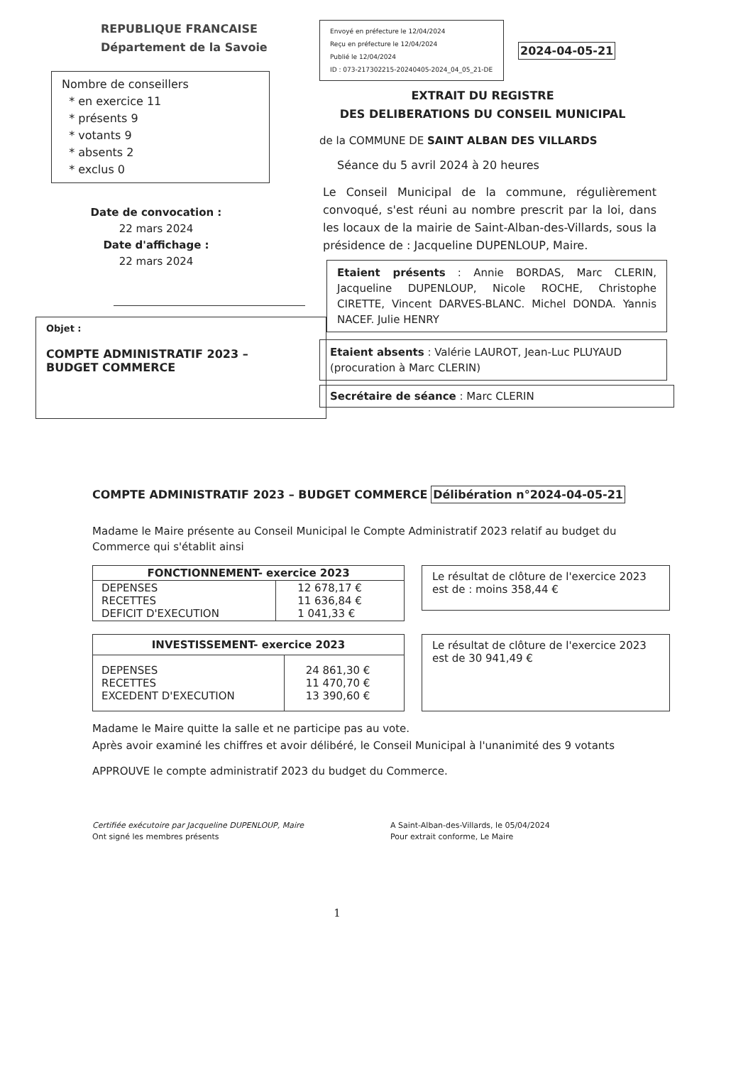REPUBLIQUE FRANCAISE
Département de la Savoie
Nombre de conseillers
* en exercice 11
* présents 9
* votants 9
* absents 2
* exclus 0
Date de convocation :
22 mars 2024
Date d'affichage :
22 mars 2024
Objet :
COMPTE ADMINISTRATIF 2023 –
BUDGET COMMERCE
Envoyé en préfecture le 12/04/2024
Reçu en préfecture le 12/04/2024
Publié le 12/04/2024
ID : 073-217302215-20240405-2024_04_05_21-DE
2024-04-05-21
EXTRAIT DU REGISTRE
DES DELIBERATIONS DU CONSEIL MUNICIPAL
de la COMMUNE DE SAINT ALBAN DES VILLARDS
Séance du 5 avril 2024 à 20 heures
Le Conseil Municipal de la commune, régulièrement convoqué, s'est réuni au nombre prescrit par la loi, dans les locaux de la mairie de Saint-Alban-des-Villards, sous la présidence de : Jacqueline DUPENLOUP, Maire.
Etaient présents : Annie BORDAS, Marc CLERIN, Jacqueline DUPENLOUP, Nicole ROCHE, Christophe CIRETTE, Vincent DARVES-BLANC. Michel DONDA. Yannis NACEF. Julie HENRY
Etaient absents : Valérie LAUROT, Jean-Luc PLUYAUD (procuration à Marc CLERIN)
Secrétaire de séance : Marc CLERIN
COMPTE ADMINISTRATIF 2023 – BUDGET COMMERCE
Délibération n°2024-04-05-21
Madame le Maire présente au Conseil Municipal le Compte Administratif 2023 relatif au budget du Commerce qui s'établit ainsi
| FONCTIONNEMENT- exercice 2023 | |
| --- | --- |
| DEPENSES RECETTES DEFICIT D'EXECUTION | 12 678,17 € 11 636,84 € 1 041,33 € |
Le résultat de clôture de l'exercice 2023 est de : moins 358,44 €
| INVESTISSEMENT- exercice 2023 | |
| --- | --- |
| DEPENSES RECETTES EXCEDENT D'EXECUTION | 24 861,30 € 11 470,70 € 13 390,60 € |
Le résultat de clôture de l'exercice 2023 est de 30 941,49 €
Madame le Maire quitte la salle et ne participe pas au vote.
Après avoir examiné les chiffres et avoir délibéré, le Conseil Municipal à l'unanimité des 9 votants
APPROUVE le compte administratif 2023 du budget du Commerce.
Certifiée exécutoire par Jacqueline DUPENLOUP, Maire
Ont signé les membres présents
A Saint-Alban-des-Villards, le 05/04/2024
Pour extrait conforme, Le Maire
1